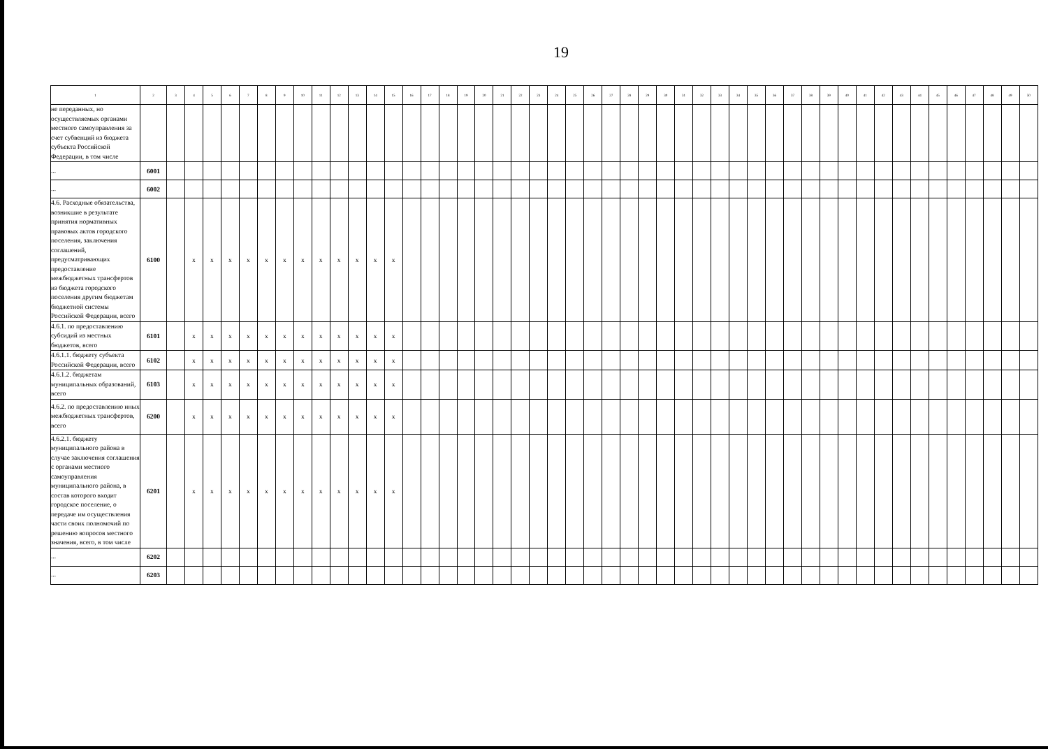19
| 1 | 2 | 3 | 4 | 5 | 6 | 7 | 8 | 9 | 10 | 11 | 12 | 13 | 14 | 15 | 16 | 17 | 18 | 19 | 20 | 21 | 22 | 23 | 24 | 25 | 26 | 27 | 28 | 29 | 30 | 31 | 32 | 33 | 34 | 35 | 36 | 37 | 38 | 39 | 40 | 41 | 42 | 43 | 44 | 45 | 46 | 47 | 48 | 49 | 50 |
| --- | --- | --- | --- | --- | --- | --- | --- | --- | --- | --- | --- | --- | --- | --- | --- | --- | --- | --- | --- | --- | --- | --- | --- | --- | --- | --- | --- | --- | --- | --- | --- | --- | --- | --- | --- | --- | --- | --- | --- | --- | --- | --- | --- | --- | --- | --- | --- | --- | --- |
| не переданных, но осуществляемых органами местного самоуправления за счет субвенций из бюджета субъекта Российской Федерации, в том числе | | | | | | | | | | | | | | | | | | | | | | | | | | | | | | | | | | | | | | | | | | | | | | | | | |
| ... | 6001 | | | | | | | | | | | | | | | | | | | | | | | | | | | | | | | | | | | | | | | | | | | | | | | | |
| ... | 6002 | | | | | | | | | | | | | | | | | | | | | | | | | | | | | | | | | | | | | | | | | | | | | | | | |
| 4.6. Расходные обязательства, возникшие в результате принятия нормативных правовых актов городского поселения, заключения соглашений, предусматривающих предоставление межбюджетных трансфертов из бюджета городского поселения другим бюджетам бюджетной системы Российской Федерации, всего | 6100 | | x | x | x | x | x | x | x | x | x | x | x | x | | | | | | | | | | | | | | | | | | | | | | | | | | | | | | | | | | | |
| 4.6.1. по предоставлению субсидий из местных бюджетов, всего | 6101 | | x | x | x | x | x | x | x | x | x | x | x | x | | | | | | | | | | | | | | | | | | | | | | | | | | | | | | | | | | | |
| 4.6.1.1. бюджету субъекта Российской Федерации, всего | 6102 | | x | x | x | x | x | x | x | x | x | x | x | x | | | | | | | | | | | | | | | | | | | | | | | | | | | | | | | | | | | |
| 4.6.1.2. бюджетам муниципальных образований, всего | 6103 | | x | x | x | x | x | x | x | x | x | x | x | x | | | | | | | | | | | | | | | | | | | | | | | | | | | | | | | | | | | |
| 4.6.2. по предоставлению иных межбюджетных трансфертов, всего | 6200 | | x | x | x | x | x | x | x | x | x | x | x | x | | | | | | | | | | | | | | | | | | | | | | | | | | | | | | | | | | | |
| 4.6.2.1. бюджету муниципального района в случае заключения соглашения с органами местного самоуправления муниципального района, в состав которого входит городское поселение, о передаче им осуществления части своих полномочий по решению вопросов местного значения, всего, в том числе | 6201 | | x | x | x | x | x | x | x | x | x | x | x | x | | | | | | | | | | | | | | | | | | | | | | | | | | | | | | | | | | | |
| ... | 6202 | | | | | | | | | | | | | | | | | | | | | | | | | | | | | | | | | | | | | | | | | | | | | | | | |
| ... | 6203 | | | | | | | | | | | | | | | | | | | | | | | | | | | | | | | | | | | | | | | | | | | | | | | | |